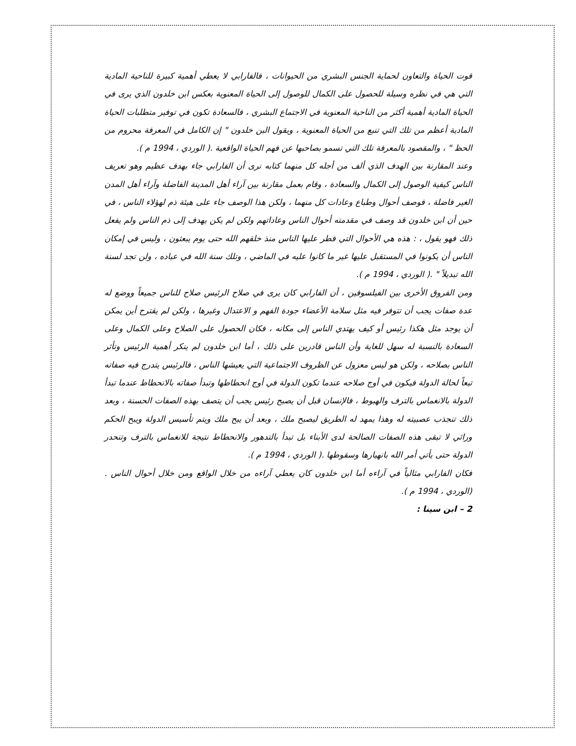قوت الحياة والتعاون لحماية الجنس البشري من الحيوانات ، فالفارابي لا يعطي أهمية كبيرة للناحية المادية التي هي في نظره وسيلة للحصول على الكمال للوصول إلى الحياة المعنوية بعكس ابن خلدون الذي يرى في الحياة المادية أهمية أكثر من الناحية المعنوية في الاجتماع البشري ، فالسعادة تكون في توفير متطلبات الحياة المادية أعظم من تلك التي تنبع من الحياة المعنوية ، ويقول البن خلدون " إن الكامل في المعرفة محروم من الحظ " ، والمقصود بالمعرفة تلك التي تسمو بصاحبها عن فهم الحياة الواقعية .( الوردي ، 1994 م ).
وعند المقارنة بين الهدف الذي ألف من أجله كل منهما كتابه نرى أن الفارابي جاء بهدف عظيم وهو تعريف الناس كيفية الوصول إلى الكمال والسعادة ، وقام بعمل مقارنة بين آراء أهل المدينة الفاضلة وآراء أهل المدن الغير فاضلة ، فوصف أحوال وطباع وعادات كل منهما ، ولكن هذا الوصف جاء على هيئة ذم لهؤلاء الناس ، في حين أن ابن خلدون قد وصف في مقدمته أحوال الناس وعاداتهم ولكن لم يكن يهدف إلى ذم الناس ولم يفعل ذلك فهو يقول ، : هذه هي الأحوال التي فطر عليها الناس منذ خلقهم الله حتى يوم يبعثون ، وليس في إمكان الناس أن يكونوا في المستقبل عليها غير ما كانوا عليه في الماضي ، وتلك سنة الله في عباده ، ولن تجد لسنة الله تبديلاً " .( الوردي ، 1994 م ).
ومن الفروق الأخرى بين الفيلسوفين ، أن الفارابي كان يرى في صلاح الرئيس صلاح للناس جميعاً ووضع له عدة صفات يجب أن تتوفر فيه مثل سلامة الأعضاء جودة الفهم و الاعتدال وغيرها ، ولكن لم يقترح أين يمكن أن يوجد مثل هكذا رئيس أو كيف يهتدي الناس إلى مكانه ، فكان الحصول على الصلاح وعلى الكمال وعلى السعادة بالنسبة له سهل للغاية وأن الناس قادرين على ذلك ، أما ابن خلدون لم ينكر أهمية الرئيس وتأثر الناس بصلاحه ، ولكن هو ليس معزول عن الظروف الاجتماعية التي يعيشها الناس ، فالرئيس يتدرج فيه صفاته تبعاً لحالة الدولة فيكون في أوج صلاحه عندما تكون الدولة في أوج انحطاطها وتبدأ صفاته بالانحطاط عندما تبدأ الدولة بالانغماس بالترف والهبوط ، فالإنسان قبل أن يصبح رئيس يجب أن يتصف بهذه الصفات الحسنة ، وبعد ذلك تنجذب عصبيته له وهذا يمهد له الطريق ليصبح ملك ، وبعد أن يبح ملك ويتم تأسيس الدولة ويبح الحكم وراثي لا تبقى هذه الصفات الصالحة لدى الأبناء بل تبدأ بالتدهور والانحطاط نتيجة للانغماس بالترف وتنحدر الدولة حتى يأتي أمر الله بانهيارها وسقوطها .( الوردي ، 1994 م ).
فكان الفارابي مثالياً في آراءه أما ابن خلدون كان يعطي آراءه من خلال الواقع ومن خلال أحوال الناس .(الوردي ، 1994 م ).
2 – ابن سينا :